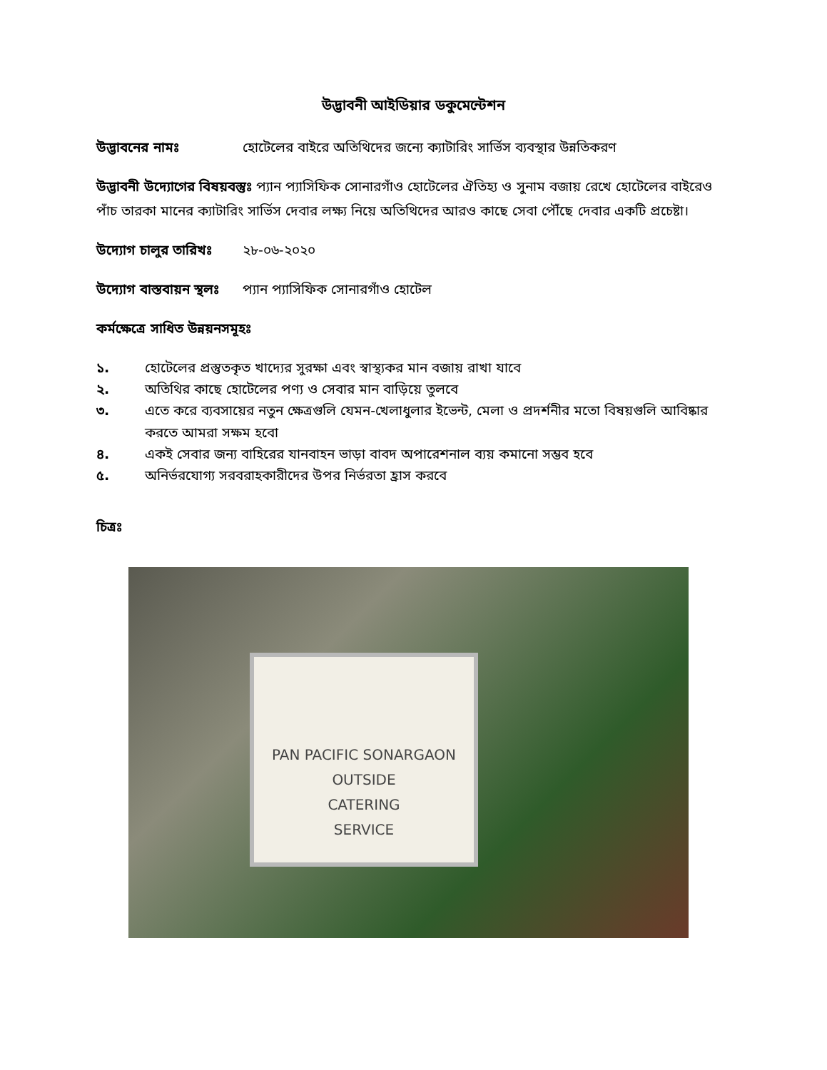উদ্ভাবনী আইডিয়ার ডকুমেন্টেশন
উদ্ভাবনের নামঃ হোটেলের বাইরে অতিথিদের জন্যে ক্যাটারিং সার্ভিস ব্যবস্থার উন্নতিকরণ
উদ্ভাবনী উদ্যোগের বিষয়বস্তুঃ প্যান প্যাসিফিক সোনারগাঁও হোটেলের ঐতিহ্য ও সুনাম বজায় রেখে হোটেলের বাইরেও পাঁচ তারকা মানের ক্যাটারিং সার্ভিস দেবার লক্ষ্য নিয়ে অতিথিদের আরও কাছে সেবা পৌঁছে দেবার একটি প্রচেষ্টা।
উদ্যোগ চালুর তারিখঃ ২৮-০৬-২০২০
উদ্যোগ বাস্তবায়ন স্থলঃ প্যান প্যাসিফিক সোনারগাঁও হোটেল
কর্মক্ষেত্রে সাধিত উন্নয়নসমূহঃ
১. হোটেলের প্রস্তুতকৃত খাদ্যের সুরক্ষা এবং স্বাস্থ্যকর মান বজায় রাখা যাবে
২. অতিথির কাছে হোটেলের পণ্য ও সেবার মান বাড়িয়ে তুলবে
৩. এতে করে ব্যবসায়ের নতুন ক্ষেত্রগুলি যেমন-খেলাধুলার ইভেন্ট, মেলা ও প্রদর্শনীর মতো বিষয়গুলি আবিষ্কার করতে আমরা সক্ষম হবো
৪. একই সেবার জন্য বাহিরের যানবাহন ভাড়া বাবদ অপারেশনাল ব্যয় কমানো সম্ভব হবে
৫. অনির্ভরযোগ্য সরবরাহকারীদের উপর নির্ভরতা হ্রাস করবে
চিত্রঃ
PAN PACIFIC SONARGAON
OUTSIDE
CATERING
SERVICE